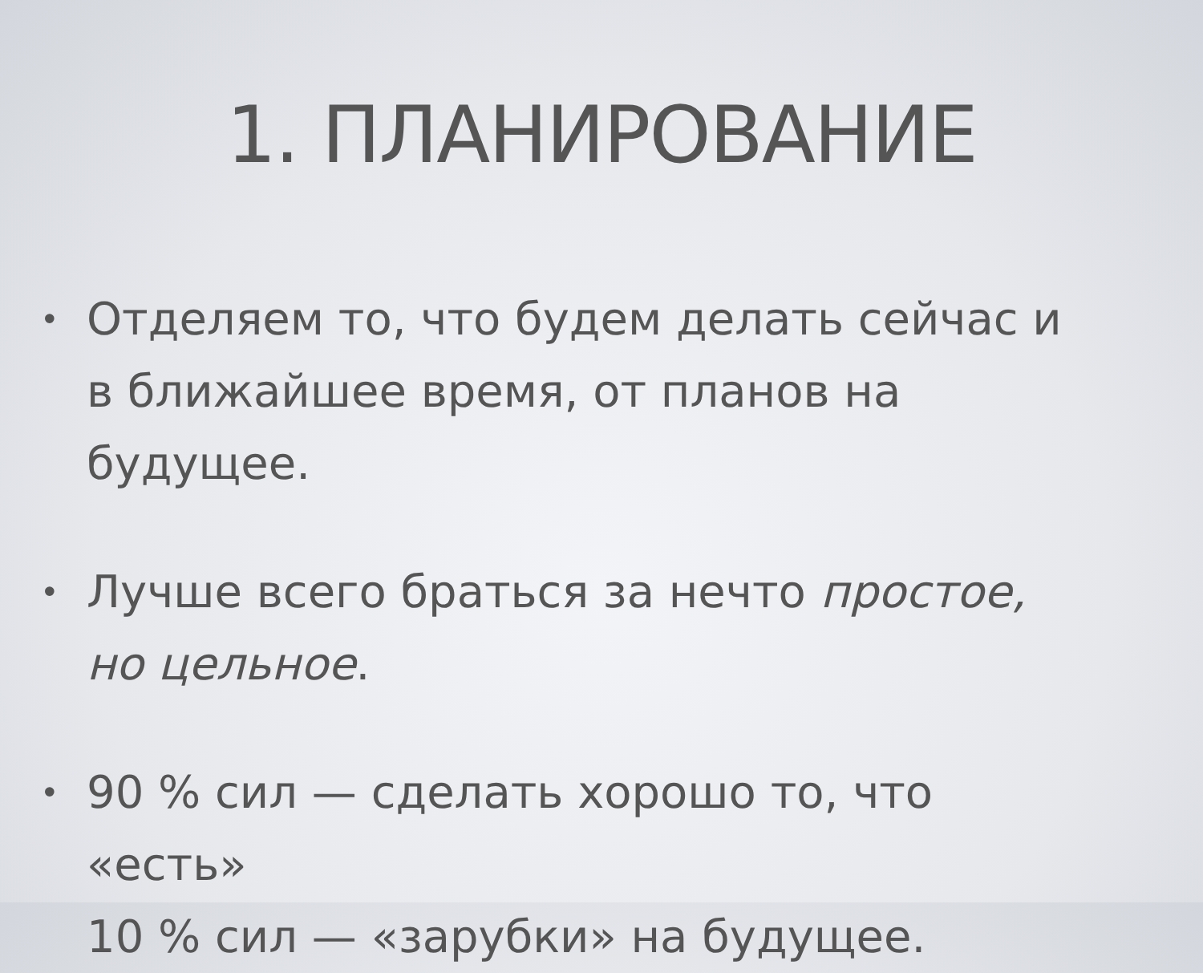1. ПЛАНИРОВАНИЕ
• Отделяем то, что будем делать сейчас и в ближайшее время, от планов на будущее.
• Лучше всего браться за нечто простое, но цельное.
• 90 % сил — сделать хорошо то, что «есть»
10 % сил — «зарубки» на будущее.